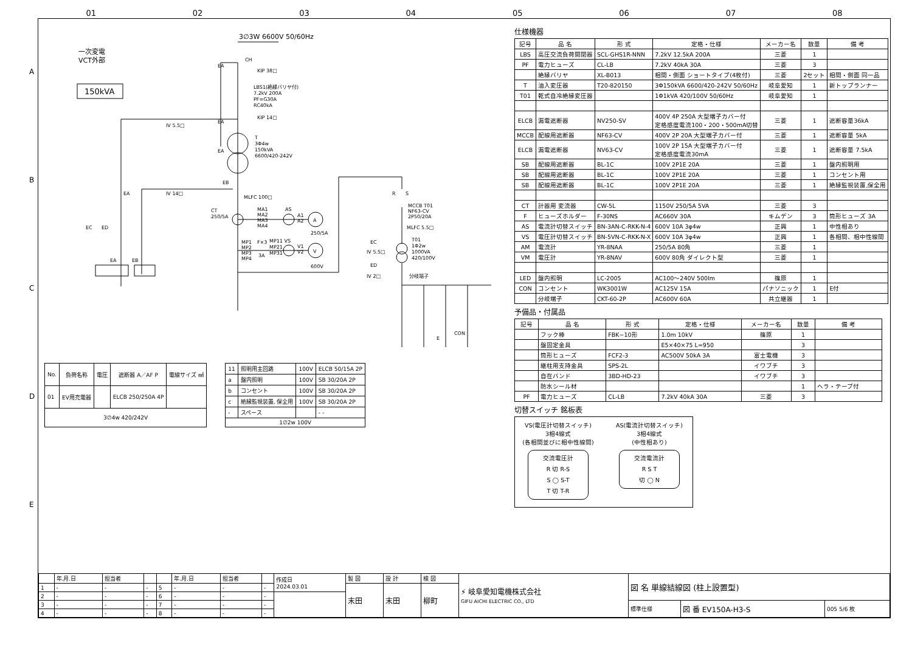01 02 03 04 05 06 07 08
A
B
C
D
E
3∅3W 6600V 50/60Hz
一次変電
VCT外部
150kVA
CH
EA
KIP 38□
LBS1(絶縁バリヤ付)
7.2kV 200A
PF=G30A
RC40kA
KIP 14□
EA
IV 5.5□
T
3Φ4w
150kVA
6600/420-242V
EA
EB
IV 14□
EA
MLFC 100□
CT
250/5A
MA1
MA2
MA3
MA4
AS
A1
A2
A
250/5A
MP1
MP2
MP3
MP4
F×3
3A
MP11 VS
MP21
MP31
V1
V2
V
600V
EC
ED
EA
EB
R
S
MCCB T01
NF63-CV
2P50/20A
MLFC 5.5□
EC
IV 5.5□
T01
1Φ2w
1000VA
420/100V
ED
IV 2□
分岐端子
CON
E
| No. | 負荷名称 | 電圧 | 遮断器 A／AF P | 電線サイズ ㎟ |
| --- | --- | --- | --- | --- |
| 01 | EV用充電器 | | ELCB 250/250A 4P | |
| 3∅4w 420/242V | | | | |
| 11 | 照明用主回路 | 100V | ELCB 50/15A 2P |
| a | 盤内照明 | 100V | SB 30/20A 2P |
| b | コンセント | 100V | SB 30/20A 2P |
| c | 絶縁監視装置, 保全用 | 100V | SB 30/20A 2P |
| - | スペース | | - - |
| 1∅2w 100V | | | |
仕様機器
| 記号 | 品 名 | 形 式 | 定格・仕様 | メーカー名 | 数量 | 備 考 |
| --- | --- | --- | --- | --- | --- | --- |
| LBS | 高圧交流負荷開閉器 | SCL-GHS1R-NNN | 7.2kV 12.5kA 200A | 三菱 | 1 | |
| PF | 電力ヒューズ | CL-LB | 7.2kV 40kA 30A | 三菱 | 3 | |
| | 絶縁バリヤ | XL-B013 | 相間・側面 ショートタイプ(4枚付) | 三菱 | 2セット | 相間・側面 同一品 |
| T | 油入変圧器 | T20-820150 | 3Φ150kVA 6600/420-242V 50/60Hz | 岐阜愛知 | 1 | 新トップランナー |
| T01 | 乾式自冷絶縁変圧器 | | 1Φ1kVA 420/100V 50/60Hz | 岐阜愛知 | 1 | |
| ELCB | 漏電遮断器 | NV250-SV | 400V 4P 250A 大型端子カバー付 定格感度電流100・200・500mA切替 | 三菱 | 1 | 遮断容量36kA |
| MCCB | 配線用遮断器 | NF63-CV | 400V 2P 20A 大型端子カバー付 | 三菱 | 1 | 遮断容量 5kA |
| ELCB | 漏電遮断器 | NV63-CV | 100V 2P 15A 大型端子カバー付 定格感度電流30mA | 三菱 | 1 | 遮断容量 7.5kA |
| SB | 配線用遮断器 | BL-1C | 100V 2P1E 20A | 三菱 | 1 | 盤内照明用 |
| SB | 配線用遮断器 | BL-1C | 100V 2P1E 20A | 三菱 | 1 | コンセント用 |
| SB | 配線用遮断器 | BL-1C | 100V 2P1E 20A | 三菱 | 1 | 絶縁監視装置,保全用 |
| CT | 計器用 変流器 | CW-5L | 1150V 250/5A 5VA | 三菱 | 3 | |
| F | ヒューズホルダー | F-30NS | AC660V 30A | キムデン | 3 | 筒形ヒューズ 3A |
| AS | 電流計切替スイッチ | BN-3AN-C-RKK-N-4 | 600V 10A 3φ4w | 正興 | 1 | 中性相あり |
| VS | 電圧計切替スイッチ | BN-5VN-C-RKK-N-X | 600V 10A 3φ4w | 正興 | 1 | 各相間、相中性線間 |
| AM | 電流計 | YR-8NAA | 250/5A 80角 | 三菱 | 1 | |
| VM | 電圧計 | YR-8NAV | 600V 80角 ダイレクト型 | 三菱 | 1 | |
| LED | 盤内照明 | LC-2005 | AC100～240V 500lm | 篠原 | 1 | |
| CON | コンセント | WK3001W | AC125V 15A | パナソニック | 1 | E付 |
| | 分岐端子 | CKT-60-2P | AC600V 60A | 共立継器 | 1 | |
予備品・付属品
| 記号 | 品 名 | 形 式 | 定格・仕様 | メーカー名 | 数量 | 備 考 |
| --- | --- | --- | --- | --- | --- | --- |
| | フック棒 | FBK−10形 | 1.0m 10kV | 篠原 | 1 | |
| | 盤固定金具 | | E5×40×75 L=950 | | 3 | |
| | 筒形ヒューズ | FCF2-3 | AC500V 50kA 3A | 富士電機 | 3 | |
| | 継柱用支持金具 | SPS-2L | | イワブチ | 3 | |
| | 自在バンド | 3BD-HD-23 | | イワブチ | 3 | |
| | 防水シール材 | | | | 1 | ヘラ・テープ付 |
| PF | 電力ヒューズ | CL-LB | 7.2kV 40kA 30A | 三菱 | 3 | |
切替スイッチ 銘板表
VS(電圧計切替スイッチ)
3相4線式
(各相間並びに相中性線間)
交流電圧計
R 切 R-S
S ◯ S-T
T 切 T-R
AS(電流計切替スイッチ)
3相4線式
(中性相あり)
交流電流計
R S T
切 ◯ N
| | 年.月.日 | 担当者 | | | 年.月.日 | 担当者 | | 作成日 2024.03.01 | 製 図 | 設 計 | 検 図 | ⚡ 岐阜愛知電機株式会社 GIFU AICHI ELECTRIC CO., LTD | 図 名 単線結線図 (柱上設置型) | | |
| 1 | - | - | - | 5 | - | - | - | | 末田 | 末田 | 柳町 | | | | |
| 2 | - | - | - | 6 | - | - | - | | | | | | | | |
| 3 | - | - | - | 7 | - | - | - | | | | | | 標準仕様 | 図 番 EV150A-H3-S | 005 5/6 枚 |
| 4 | - | - | - | 8 | - | - | - | | | | | | | | |